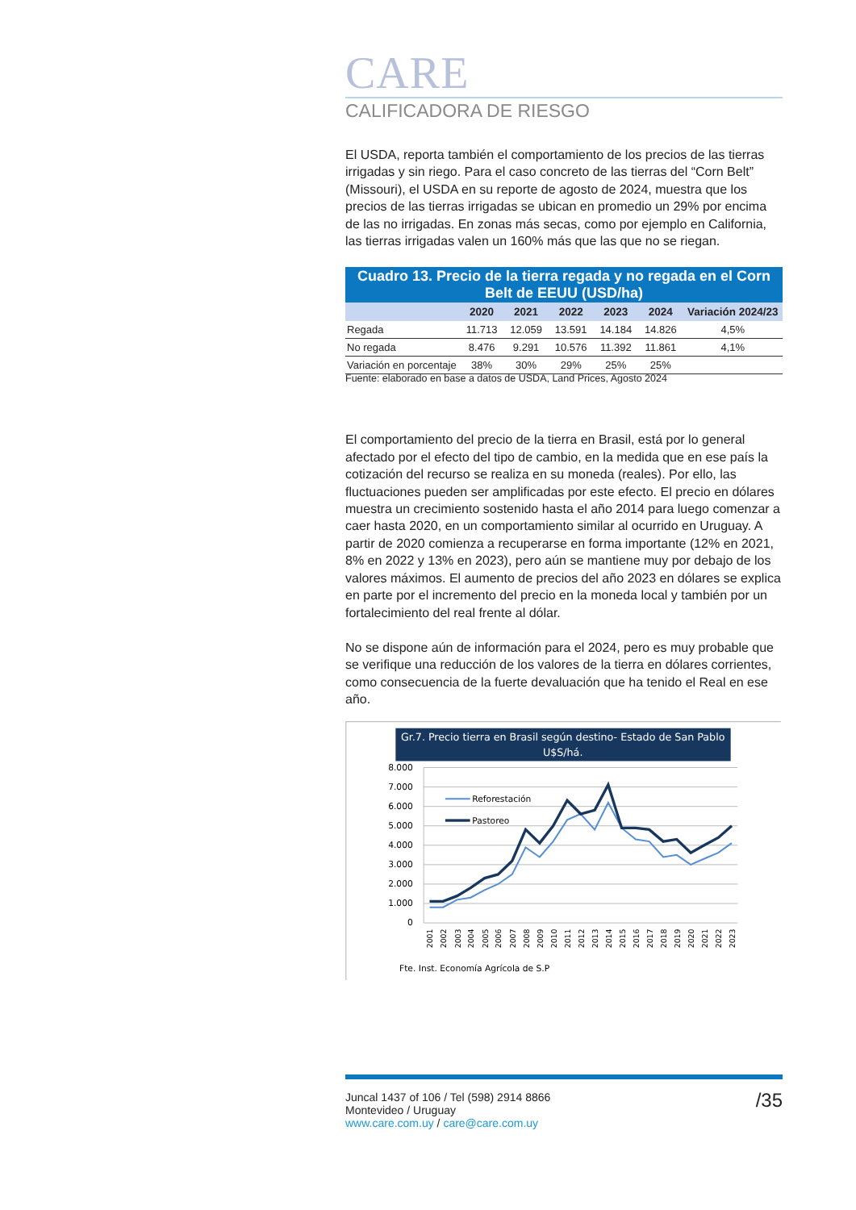CARE
CALIFICADORA DE RIESGO
El USDA, reporta también el comportamiento de los precios de las tierras irrigadas y sin riego. Para el caso concreto de las tierras del “Corn Belt” (Missouri), el USDA en su reporte de agosto de 2024, muestra que los precios de las tierras irrigadas se ubican en promedio un 29% por encima de las no irrigadas. En zonas más secas, como por ejemplo en California, las tierras irrigadas valen un 160% más que las que no se riegan.
| Cuadro 13. Precio de la tierra regada y no regada en el Corn Belt de EEUU (USD/ha) | | | | | | |
| --- | --- | --- | --- | --- | --- | --- |
| | 2020 | 2021 | 2022 | 2023 | 2024 | Variación 2024/23 |
| Regada | 11.713 | 12.059 | 13.591 | 14.184 | 14.826 | 4,5% |
| No regada | 8.476 | 9.291 | 10.576 | 11.392 | 11.861 | 4,1% |
| Variación en porcentaje | 38% | 30% | 29% | 25% | 25% | |
Fuente: elaborado en base a datos de USDA, Land Prices, Agosto 2024
El comportamiento del precio de la tierra en Brasil, está por lo general afectado por el efecto del tipo de cambio, en la medida que en ese país la cotización del recurso se realiza en su moneda (reales). Por ello, las fluctuaciones pueden ser amplificadas por este efecto. El precio en dólares muestra un crecimiento sostenido hasta el año 2014 para luego comenzar a caer hasta 2020, en un comportamiento similar al ocurrido en Uruguay. A partir de 2020 comienza a recuperarse en forma importante (12% en 2021, 8% en 2022 y 13% en 2023), pero aún se mantiene muy por debajo de los valores máximos. El aumento de precios del año 2023 en dólares se explica en parte por el incremento del precio en la moneda local y también por un fortalecimiento del real frente al dólar.
No se dispone aún de información para el 2024, pero es muy probable que se verifique una reducción de los valores de la tierra en dólares corrientes, como consecuencia de la fuerte devaluación que ha tenido el Real en ese año.
Gr.7. Precio tierra en Brasil según destino- Estado de San Pablo
U$S/há.
8.000
7.000
6.000
5.000
4.000
3.000
2.000
1.000
0
Reforestación
Pastoreo
2001
2002
2003
2004
2005
2006
2007
2008
2009
2010
2011
2012
2013
2014
2015
2016
2017
2018
2019
2020
2021
2022
2023
Fte. Inst. Economía Agrícola de S.P
/35
Juncal 1437 of 106 / Tel (598) 2914 8866
Montevideo / Uruguay
www.care.com.uy / care@care.com.uy